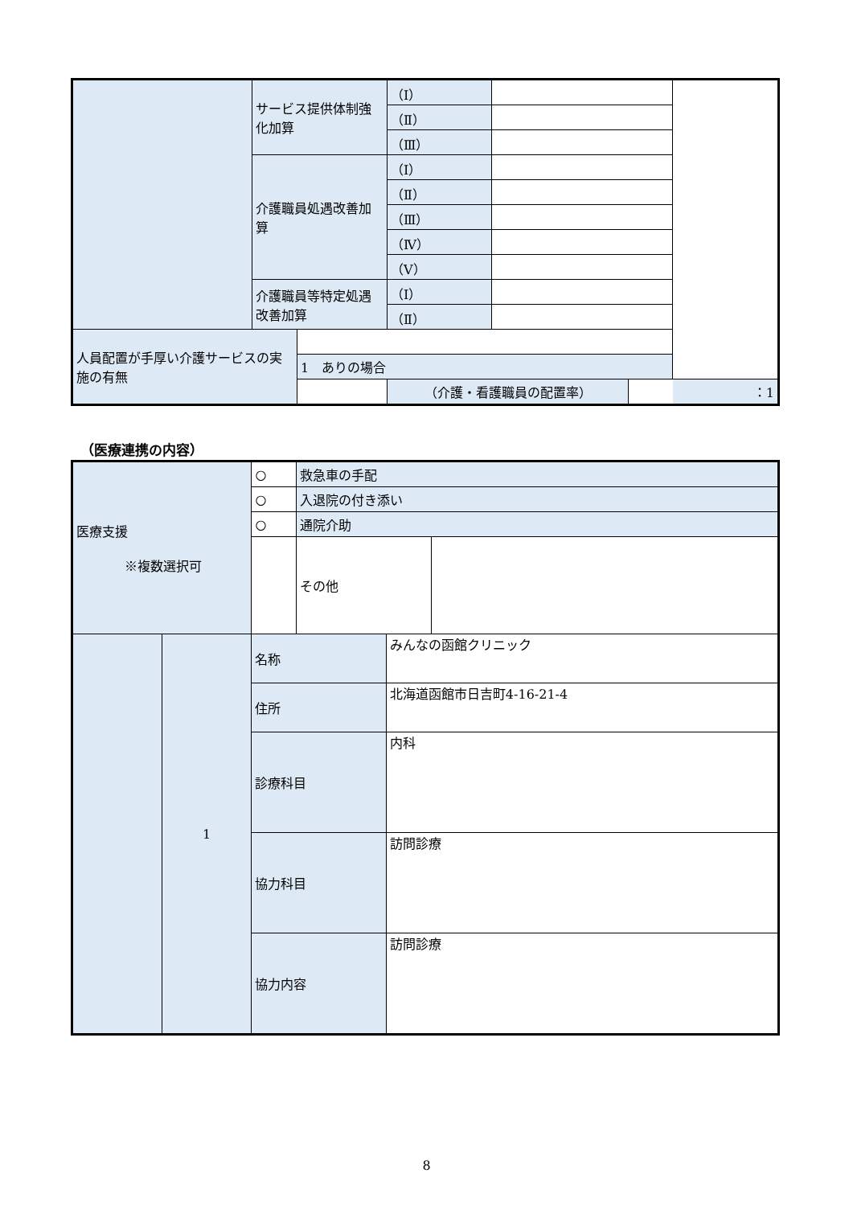| | サービス提供体制強化加算 | | （Ⅰ） | | | |
| | | | （Ⅱ） | | | |
| | | | （Ⅲ） | | | |
| | 介護職員処遇改善加算 | | （Ⅰ） | | | |
| | | | （Ⅱ） | | | |
| | | | （Ⅲ） | | | |
| | | | （Ⅳ） | | | |
| | | | （Ⅴ） | | | |
| | 介護職員等特定処遇改善加算 | | （Ⅰ） | | | |
| | | | （Ⅱ） | | | |
| 人員配置が手厚い介護サービスの実施の有無 | | | | | | |
| | | 1 ありの場合 | | | | |
| | | | （介護・看護職員の配置率） | | | ：1 |
（医療連携の内容）
| 医療支援 ※複数選択可 | | ○ | 救急車の手配 | | |
| | | ○ | 入退院の付き添い | | |
| | | ○ | 通院介助 | | |
| | | | その他 | | |
| | 1 | 名称 | | みんなの函館クリニック | |
| | | 住所 | | 北海道函館市日吉町4-16-21-4 | |
| | | 診療科目 | | 内科 | |
| | | 協力科目 | | 訪問診療 | |
| | | 協力内容 | | 訪問診療 | |
8